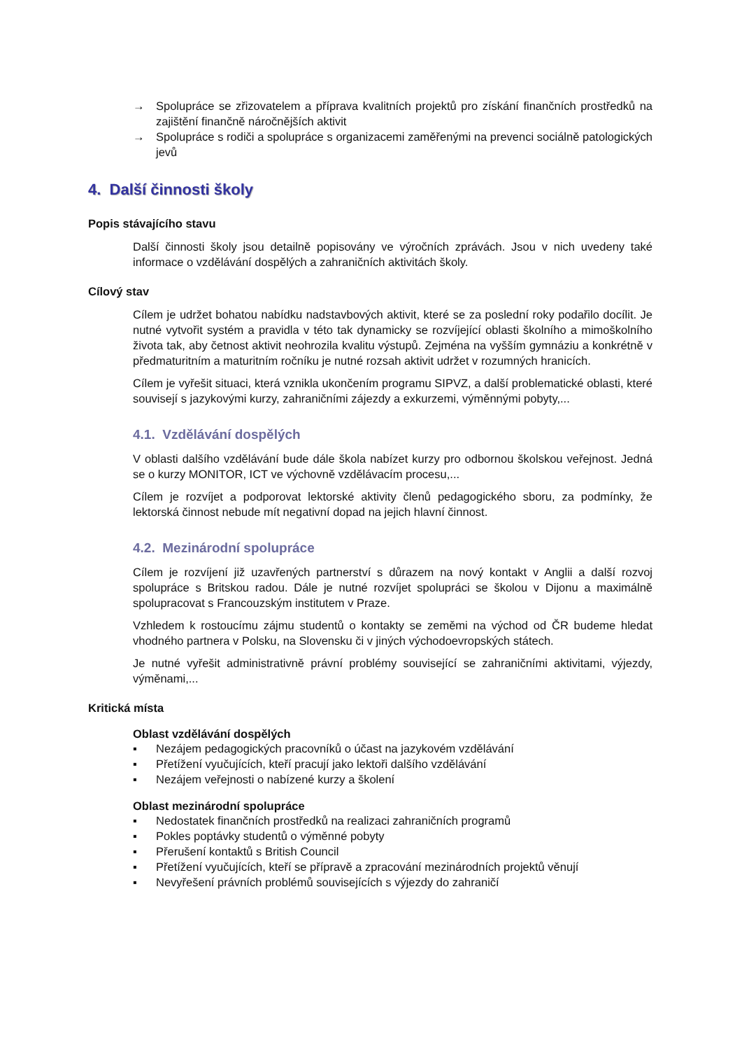→ Spolupráce se zřizovatelem a příprava kvalitních projektů pro získání finančních prostředků na zajištění finančně náročnějších aktivit
→ Spolupráce s rodiči a spolupráce s organizacemi zaměřenými na prevenci sociálně patologických jevů
4. Další činnosti školy
Popis stávajícího stavu
Další činnosti školy jsou detailně popisovány ve výročních zprávách. Jsou v nich uvedeny také informace o vzdělávání dospělých a zahraničních aktivitách školy.
Cílový stav
Cílem je udržet bohatou nabídku nadstavbových aktivit, které se za poslední roky podařilo docílit. Je nutné vytvořit systém a pravidla v této tak dynamicky se rozvíjející oblasti školního a mimoškolního života tak, aby četnost aktivit neohrozila kvalitu výstupů. Zejména na vyšším gymnáziu a konkrétně v předmaturitním a maturitním ročníku je nutné rozsah aktivit udržet v rozumných hranicích.
Cílem je vyřešit situaci, která vznikla ukončením programu SIPVZ, a další problematické oblasti, které souvisejí s jazykovými kurzy, zahraničními zájezdy a exkurzemi, výměnnými pobyty,...
4.1. Vzdělávání dospělých
V oblasti dalšího vzdělávání bude dále škola nabízet kurzy pro odbornou školskou veřejnost. Jedná se o kurzy MONITOR, ICT ve výchovně vzdělávacím procesu,...
Cílem je rozvíjet a podporovat lektorské aktivity členů pedagogického sboru, za podmínky, že lektorská činnost nebude mít negativní dopad na jejich hlavní činnost.
4.2. Mezinárodní spolupráce
Cílem je rozvíjení již uzavřených partnerství s důrazem na nový kontakt v Anglii a další rozvoj spolupráce s Britskou radou. Dále je nutné rozvíjet spolupráci se školou v Dijonu a maximálně spolupracovat s Francouzským institutem v Praze.
Vzhledem k rostoucímu zájmu studentů o kontakty se zeměmi na východ od ČR budeme hledat vhodného partnera v Polsku, na Slovensku či v jiných východoevropských státech.
Je nutné vyřešit administrativně právní problémy související se zahraničními aktivitami, výjezdy, výměnami,...
Kritická místa
Oblast vzdělávání dospělých
▪ Nezájem pedagogických pracovníků o účast na jazykovém vzdělávání
▪ Přetížení vyučujících, kteří pracují jako lektoři dalšího vzdělávání
▪ Nezájem veřejnosti o nabízené kurzy a školení
Oblast mezinárodní spolupráce
▪ Nedostatek finančních prostředků na realizaci zahraničních programů
▪ Pokles poptávky studentů o výměnné pobyty
▪ Přerušení kontaktů s British Council
▪ Přetížení vyučujících, kteří se přípravě a zpracování mezinárodních projektů věnují
▪ Nevyřešení právních problémů souvisejících s výjezdy do zahraničí